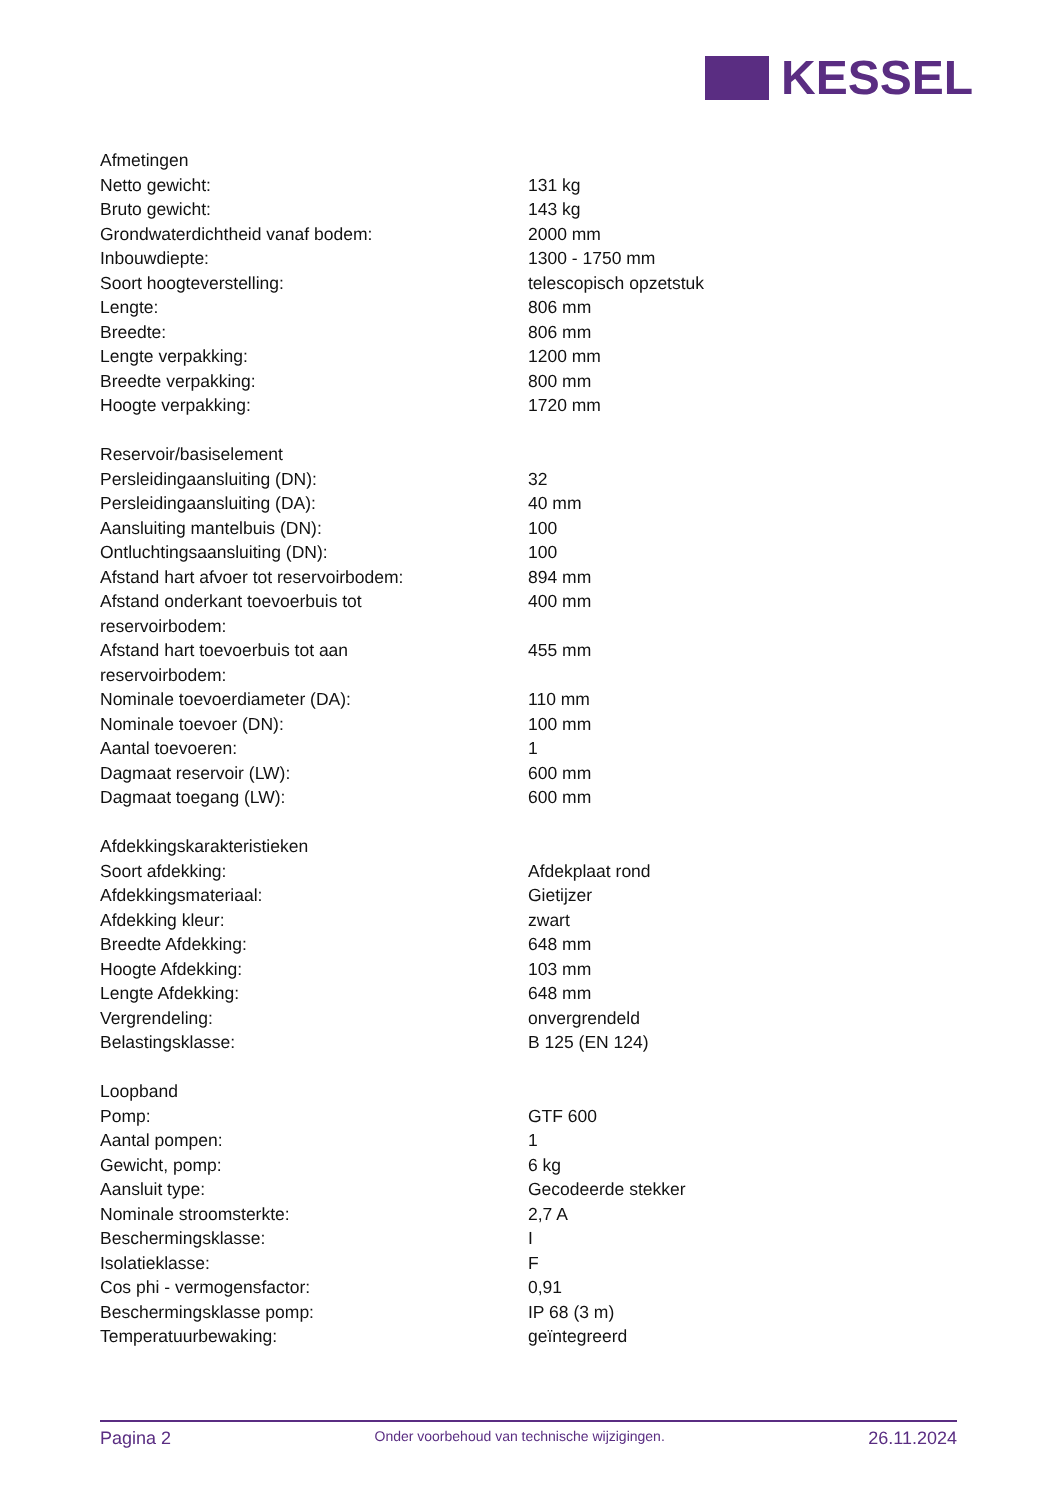KESSEL
| Afmetingen | |
| Netto gewicht: | 131 kg |
| Bruto gewicht: | 143 kg |
| Grondwaterdichtheid vanaf bodem: | 2000 mm |
| Inbouwdiepte: | 1300 - 1750 mm |
| Soort hoogteverstelling: | telescopisch opzetstuk |
| Lengte: | 806 mm |
| Breedte: | 806 mm |
| Lengte verpakking: | 1200 mm |
| Breedte verpakking: | 800 mm |
| Hoogte verpakking: | 1720 mm |
| Reservoir/basiselement | |
| Persleidingaansluiting (DN): | 32 |
| Persleidingaansluiting (DA): | 40 mm |
| Aansluiting mantelbuis (DN): | 100 |
| Ontluchtingsaansluiting (DN): | 100 |
| Afstand hart afvoer tot reservoirbodem: | 894 mm |
| Afstand onderkant toevoerbuis tot reservoirbodem: | 400 mm |
| Afstand hart toevoerbuis tot aan reservoirbodem: | 455 mm |
| Nominale toevoerdiameter (DA): | 110 mm |
| Nominale toevoer (DN): | 100 mm |
| Aantal toevoeren: | 1 |
| Dagmaat reservoir (LW): | 600 mm |
| Dagmaat toegang (LW): | 600 mm |
| Afdekkingskarakteristieken | |
| Soort afdekking: | Afdekplaat rond |
| Afdekkingsmateriaal: | Gietijzer |
| Afdekking kleur: | zwart |
| Breedte Afdekking: | 648 mm |
| Hoogte Afdekking: | 103 mm |
| Lengte Afdekking: | 648 mm |
| Vergrendeling: | onvergrendeld |
| Belastingsklasse: | B 125 (EN 124) |
| Loopband | |
| Pomp: | GTF 600 |
| Aantal pompen: | 1 |
| Gewicht, pomp: | 6 kg |
| Aansluit type: | Gecodeerde stekker |
| Nominale stroomsterkte: | 2,7 A |
| Beschermingsklasse: | I |
| Isolatieklasse: | F |
| Cos phi - vermogensfactor: | 0,91 |
| Beschermingsklasse pomp: | IP 68 (3 m) |
| Temperatuurbewaking: | geïntegreerd |
Pagina 2
Onder voorbehoud van technische wijzigingen.
26.11.2024